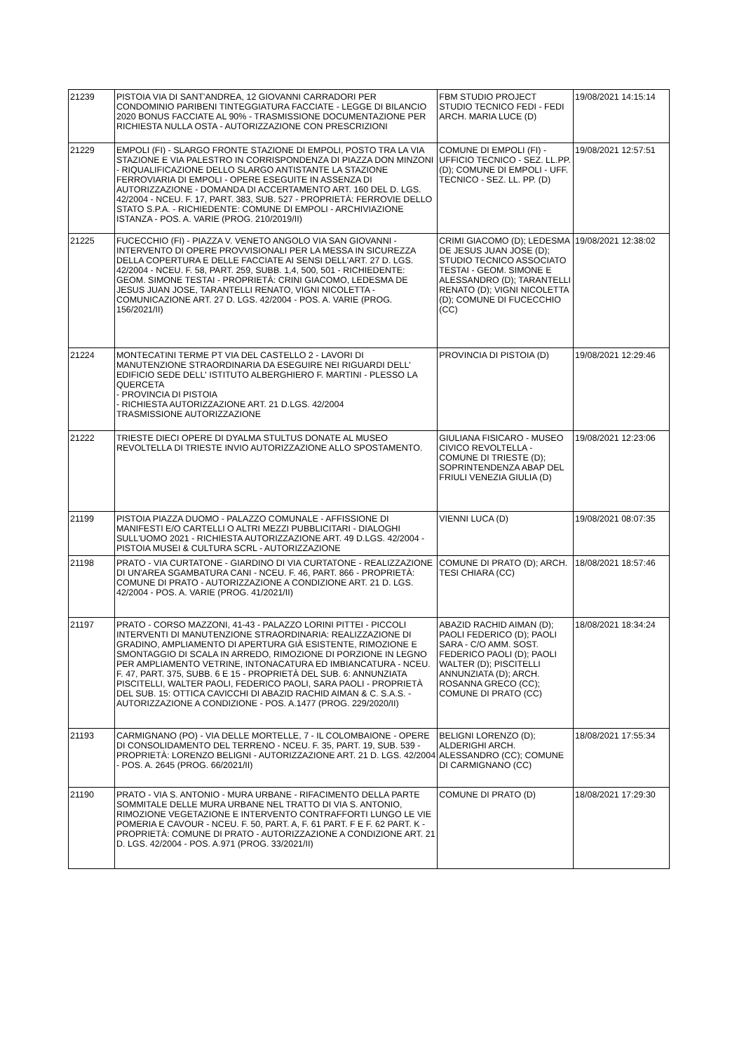| 21239 | PISTOIA VIA DI SANT'ANDREA, 12 GIOVANNI CARRADORI PER CONDOMINIO PARIBENI TINTEGGIATURA FACCIATE - LEGGE DI BILANCIO 2020 BONUS FACCIATE AL 90% - TRASMISSIONE DOCUMENTAZIONE PER RICHIESTA NULLA OSTA - AUTORIZZAZIONE CON PRESCRIZIONI | FBM STUDIO PROJECT STUDIO TECNICO FEDI - FEDI ARCH. MARIA LUCE (D) | 19/08/2021 14:15:14 |
| 21229 | EMPOLI (FI) - SLARGO FRONTE STAZIONE DI EMPOLI, POSTO TRA LA VIA STAZIONE E VIA PALESTRO IN CORRISPONDENZA DI PIAZZA DON MINZONI - RIQUALIFICAZIONE DELLO SLARGO ANTISTANTE LA STAZIONE FERROVIARIA DI EMPOLI - OPERE ESEGUITE IN ASSENZA DI AUTORIZZAZIONE - DOMANDA DI ACCERTAMENTO ART. 160 DEL D. LGS. 42/2004 - NCEU. F. 17, PART. 383, SUB. 527 - PROPRIETÀ: FERROVIE DELLO STATO S.P.A. - RICHIEDENTE: COMUNE DI EMPOLI - ARCHIVIAZIONE ISTANZA - POS. A. VARIE (PROG. 210/2019/II) | COMUNE DI EMPOLI (FI) - UFFICIO TECNICO - SEZ. LL.PP. (D); COMUNE DI EMPOLI - UFF. TECNICO - SEZ. LL. PP. (D) | 19/08/2021 12:57:51 |
| 21225 | FUCECCHIO (FI) - PIAZZA V. VENETO ANGOLO VIA SAN GIOVANNI - INTERVENTO DI OPERE PROVVISIONALI PER LA MESSA IN SICUREZZA DELLA COPERTURA E DELLE FACCIATE AI SENSI DELL'ART. 27 D. LGS. 42/2004 - NCEU. F. 58, PART. 259, SUBB. 1,4, 500, 501 - RICHIEDENTE: GEOM. SIMONE TESTAI - PROPRIETÀ: CRINI GIACOMO, LEDESMA DE JESUS JUAN JOSE, TARANTELLI RENATO, VIGNI NICOLETTA - COMUNICAZIONE ART. 27 D. LGS. 42/2004 - POS. A. VARIE (PROG. 156/2021/II) | CRIMI GIACOMO (D); LEDESMA DE JESUS JUAN JOSE (D); STUDIO TECNICO ASSOCIATO TESTAI - GEOM. SIMONE E ALESSANDRO (D); TARANTELLI RENATO (D); VIGNI NICOLETTA (D); COMUNE DI FUCECCHIO (CC) | 19/08/2021 12:38:02 |
| 21224 | MONTECATINI TERME PT VIA DEL CASTELLO 2 - LAVORI DI MANUTENZIONE STRAORDINARIA DA ESEGUIRE NEI RIGUARDI DELL' EDIFICIO SEDE DELL' ISTITUTO ALBERGHIERO F. MARTINI - PLESSO LA QUERCETA - PROVINCIA DI PISTOIA - RICHIESTA AUTORIZZAZIONE ART. 21 D.LGS. 42/2004 TRASMISSIONE AUTORIZZAZIONE | PROVINCIA DI PISTOIA (D) | 19/08/2021 12:29:46 |
| 21222 | TRIESTE DIECI OPERE DI DYALMA STULTUS DONATE AL MUSEO REVOLTELLA DI TRIESTE INVIO AUTORIZZAZIONE ALLO SPOSTAMENTO. | GIULIANA FISICARO - MUSEO CIVICO REVOLTELLA - COMUNE DI TRIESTE (D); SOPRINTENDENZA ABAP DEL FRIULI VENEZIA GIULIA (D) | 19/08/2021 12:23:06 |
| 21199 | PISTOIA PIAZZA DUOMO - PALAZZO COMUNALE - AFFISSIONE DI MANIFESTI E/O CARTELLI O ALTRI MEZZI PUBBLICITARI - DIALOGHI SULL'UOMO 2021 - RICHIESTA AUTORIZZAZIONE ART. 49 D.LGS. 42/2004 - PISTOIA MUSEI & CULTURA SCRL - AUTORIZZAZIONE | VIENNI LUCA (D) | 19/08/2021 08:07:35 |
| 21198 | PRATO - VIA CURTATONE - GIARDINO DI VIA CURTATONE - REALIZZAZIONE DI UN'AREA SGAMBATURA CANI - NCEU. F. 46, PART. 866 - PROPRIETÀ: COMUNE DI PRATO - AUTORIZZAZIONE A CONDIZIONE ART. 21 D. LGS. 42/2004 - POS. A. VARIE (PROG. 41/2021/II) | COMUNE DI PRATO (D); ARCH. TESI CHIARA (CC) | 18/08/2021 18:57:46 |
| 21197 | PRATO - CORSO MAZZONI, 41-43 - PALAZZO LORINI PITTEI - PICCOLI INTERVENTI DI MANUTENZIONE STRAORDINARIA: REALIZZAZIONE DI GRADINO, AMPLIAMENTO DI APERTURA GIÀ ESISTENTE, RIMOZIONE E SMONTAGGIO DI SCALA IN ARREDO, RIMOZIONE DI PORZIONE IN LEGNO PER AMPLIAMENTO VETRINE, INTONACATURA ED IMBIANCATURA - NCEU. F. 47, PART. 375, SUBB. 6 E 15 - PROPRIETÀ DEL SUB. 6: ANNUNZIATA PISCITELLI, WALTER PAOLI, FEDERICO PAOLI, SARA PAOLI - PROPRIETÀ DEL SUB. 15: OTTICA CAVICCHI DI ABAZID RACHID AIMAN & C. S.A.S. - AUTORIZZAZIONE A CONDIZIONE - POS. A.1477 (PROG. 229/2020/II) | ABAZID RACHID AIMAN (D); PAOLI FEDERICO (D); PAOLI SARA - C/O AMM. SOST. FEDERICO PAOLI (D); PAOLI WALTER (D); PISCITELLI ANNUNZIATA (D); ARCH. ROSANNA GRECO (CC); COMUNE DI PRATO (CC) | 18/08/2021 18:34:24 |
| 21193 | CARMIGNANO (PO) - VIA DELLE MORTELLE, 7 - IL COLOMBAIONE - OPERE DI CONSOLIDAMENTO DEL TERRENO - NCEU. F. 35, PART. 19, SUB. 539 - PROPRIETÀ: LORENZO BELIGNI - AUTORIZZAZIONE ART. 21 D. LGS. 42/2004 - POS. A. 2645 (PROG. 66/2021/II) | BELIGNI LORENZO (D); ALDERIGHI ARCH. ALESSANDRO (CC); COMUNE DI CARMIGNANO (CC) | 18/08/2021 17:55:34 |
| 21190 | PRATO - VIA S. ANTONIO - MURA URBANE - RIFACIMENTO DELLA PARTE SOMMITALE DELLE MURA URBANE NEL TRATTO DI VIA S. ANTONIO, RIMOZIONE VEGETAZIONE E INTERVENTO CONTRAFFORTI LUNGO LE VIE POMERIA E CAVOUR - NCEU. F. 50, PART. A, F. 61 PART. F E F. 62 PART. K - PROPRIETÀ: COMUNE DI PRATO - AUTORIZZAZIONE A CONDIZIONE ART. 21 D. LGS. 42/2004 - POS. A.971 (PROG. 33/2021/II) | COMUNE DI PRATO (D) | 18/08/2021 17:29:30 |